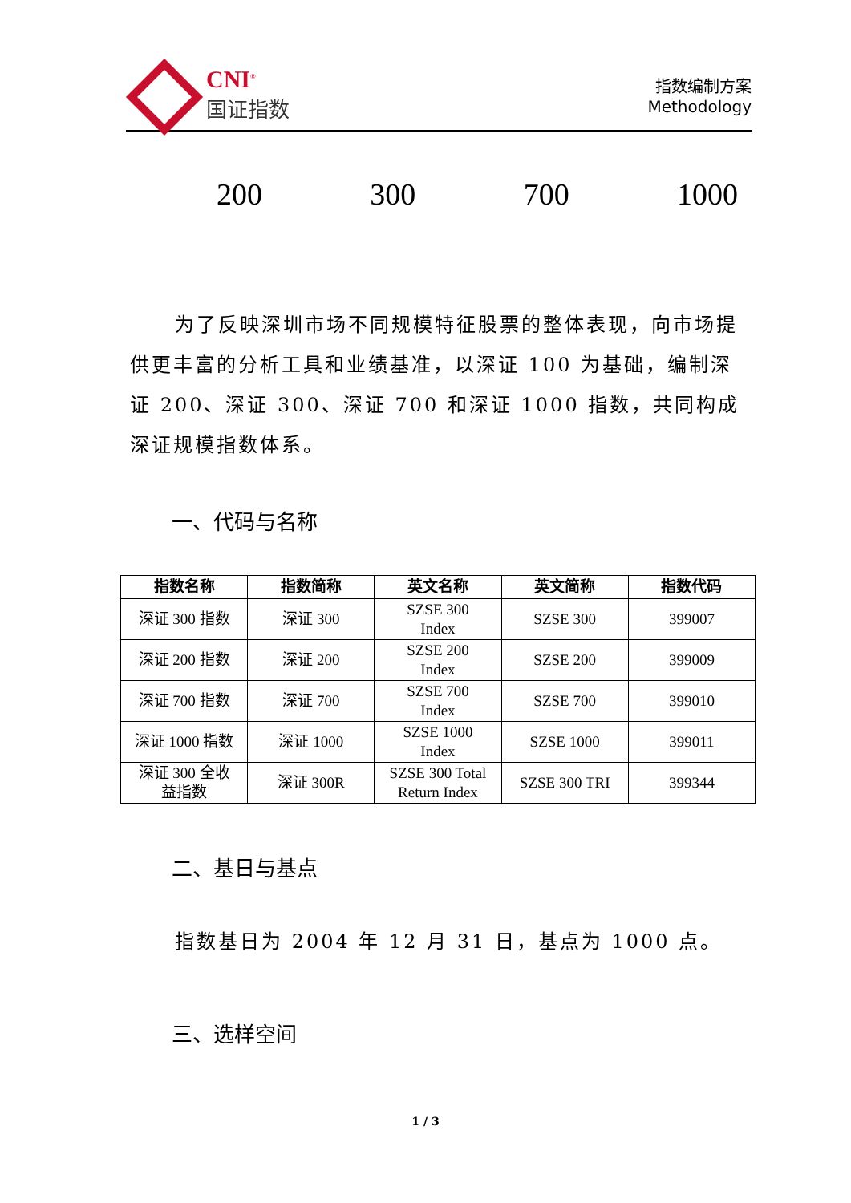CNI<sup>®</sup>
国证指数
指数编制方案
Methodology
200 300 700 1000
为了反映深圳市场不同规模特征股票的整体表现，向市场提供更丰富的分析工具和业绩基准，以深证 100 为基础，编制深证 200、深证 300、深证 700 和深证 1000 指数，共同构成深证规模指数体系。
一、代码与名称
| 指数名称 | 指数简称 | 英文名称 | 英文简称 | 指数代码 |
| --- | --- | --- | --- | --- |
| 深证 300 指数 | 深证 300 | SZSE 300 Index | SZSE 300 | 399007 |
| 深证 200 指数 | 深证 200 | SZSE 200 Index | SZSE 200 | 399009 |
| 深证 700 指数 | 深证 700 | SZSE 700 Index | SZSE 700 | 399010 |
| 深证 1000 指数 | 深证 1000 | SZSE 1000 Index | SZSE 1000 | 399011 |
| 深证 300 全收 益指数 | 深证 300R | SZSE 300 Total Return Index | SZSE 300 TRI | 399344 |
二、基日与基点
指数基日为 2004 年 12 月 31 日，基点为 1000 点。
三、选样空间
1 / 3